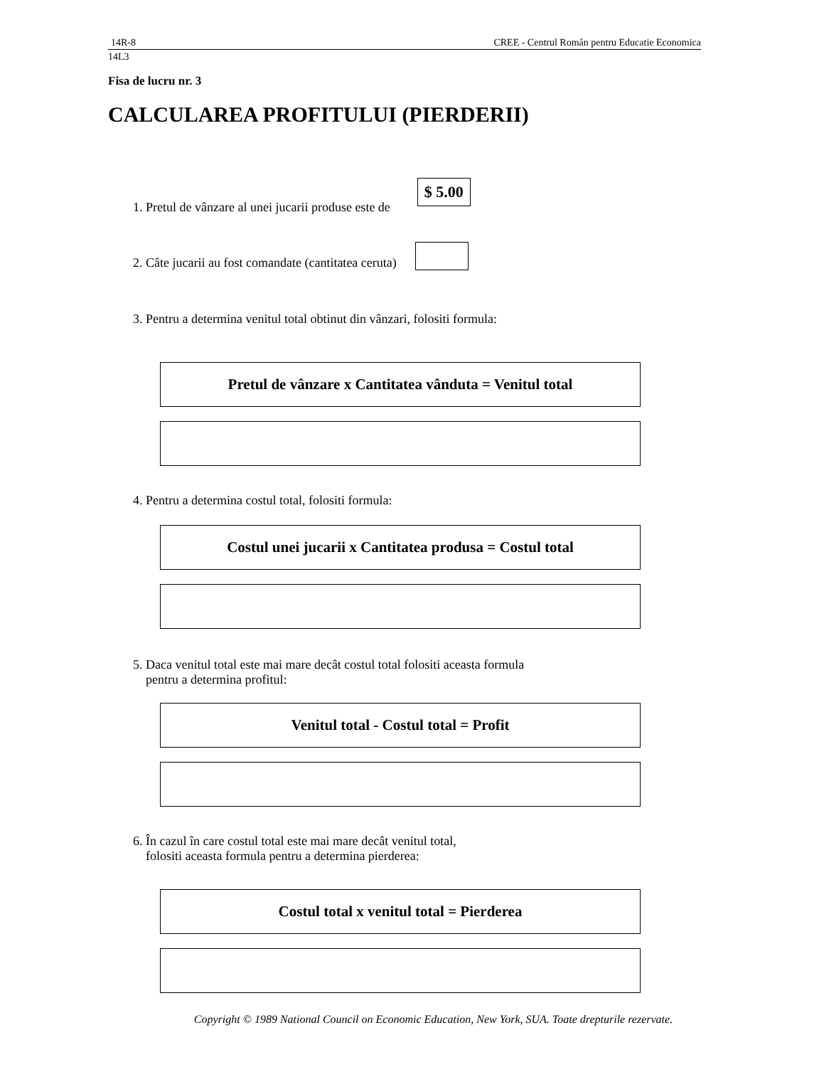14R-8 CREE - Centrul Român pentru Educatie Economica
14L3
Fisa de lucru nr. 3
CALCULAREA PROFITULUI (PIERDERII)
1. Pretul de vânzare al unei jucarii produse este de
$ 5.00
2. Câte jucarii au fost comandate (cantitatea ceruta)
3. Pentru a determina venitul total obtinut din vânzari, folositi formula:
Pretul de vânzare x Cantitatea vânduta = Venitul total
4. Pentru a determina costul total, folositi formula:
Costul unei jucarii x Cantitatea produsa = Costul total
5. Daca venitul total este mai mare decât costul total folositi aceasta formula
pentru a determina profitul:
Venitul total - Costul total = Profit
6. În cazul în care costul total este mai mare decât venitul total,
folositi aceasta formula pentru a determina pierderea:
Costul total x venitul total = Pierderea
Copyright © 1989 National Council on Economic Education, New York, SUA. Toate drepturile rezervate.